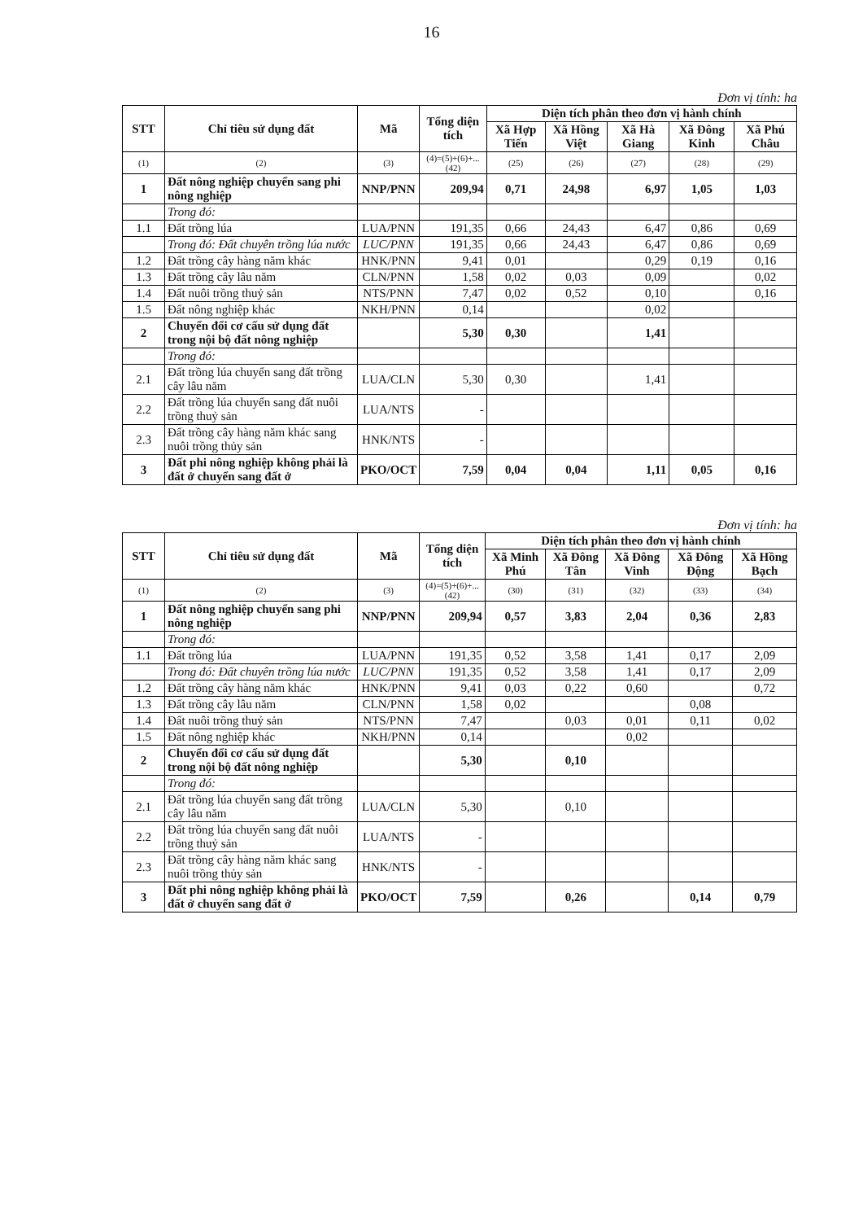16
Đơn vị tính: ha
| STT | Chỉ tiêu sử dụng đất | Mã | Tổng diện tích | Diện tích phân theo đơn vị hành chính | | | | |
| --- | --- | --- | --- | --- | --- | --- | --- | --- |
| | | | | Xã Hợp Tiến | Xã Hồng Việt | Xã Hà Giang | Xã Đông Kinh | Xã Phú Châu |
| (1) | (2) | (3) | (4)=(5)+(6)+...(42) | (25) | (26) | (27) | (28) | (29) |
| 1 | Đất nông nghiệp chuyển sang phi nông nghiệp | NNP/PNN | 209,94 | 0,71 | 24,98 | 6,97 | 1,05 | 1,03 |
| | Trong đó: | | | | | | | |
| 1.1 | Đất trồng lúa | LUA/PNN | 191,35 | 0,66 | 24,43 | 6,47 | 0,86 | 0,69 |
| | Trong đó: Đất chuyên trồng lúa nước | LUC/PNN | 191,35 | 0,66 | 24,43 | 6,47 | 0,86 | 0,69 |
| 1.2 | Đất trồng cây hàng năm khác | HNK/PNN | 9,41 | 0,01 | | 0,29 | 0,19 | 0,16 |
| 1.3 | Đất trồng cây lâu năm | CLN/PNN | 1,58 | 0,02 | 0,03 | 0,09 | | 0,02 |
| 1.4 | Đất nuôi trồng thuỷ sản | NTS/PNN | 7,47 | 0,02 | 0,52 | 0,10 | | 0,16 |
| 1.5 | Đất nông nghiệp khác | NKH/PNN | 0,14 | | | 0,02 | | |
| 2 | Chuyển đổi cơ cấu sử dụng đất trong nội bộ đất nông nghiệp | | 5,30 | 0,30 | | 1,41 | | |
| | Trong đó: | | | | | | | |
| 2.1 | Đất trồng lúa chuyển sang đất trồng cây lâu năm | LUA/CLN | 5,30 | 0,30 | | 1,41 | | |
| 2.2 | Đất trồng lúa chuyển sang đất nuôi trồng thuỷ sản | LUA/NTS | - | | | | | |
| 2.3 | Đất trồng cây hàng năm khác sang nuôi trồng thủy sản | HNK/NTS | - | | | | | |
| 3 | Đất phi nông nghiệp không phải là đất ở chuyển sang đất ở | PKO/OCT | 7,59 | 0,04 | 0,04 | 1,11 | 0,05 | 0,16 |
Đơn vị tính: ha
| STT | Chỉ tiêu sử dụng đất | Mã | Tổng diện tích | Diện tích phân theo đơn vị hành chính | | | | |
| --- | --- | --- | --- | --- | --- | --- | --- | --- |
| | | | | Xã Minh Phú | Xã Đông Tân | Xã Đông Vinh | Xã Đông Động | Xã Hồng Bạch |
| (1) | (2) | (3) | (4)=(5)+(6)+...(42) | (30) | (31) | (32) | (33) | (34) |
| 1 | Đất nông nghiệp chuyển sang phi nông nghiệp | NNP/PNN | 209,94 | 0,57 | 3,83 | 2,04 | 0,36 | 2,83 |
| | Trong đó: | | | | | | | |
| 1.1 | Đất trồng lúa | LUA/PNN | 191,35 | 0,52 | 3,58 | 1,41 | 0,17 | 2,09 |
| | Trong đó: Đất chuyên trồng lúa nước | LUC/PNN | 191,35 | 0,52 | 3,58 | 1,41 | 0,17 | 2,09 |
| 1.2 | Đất trồng cây hàng năm khác | HNK/PNN | 9,41 | 0,03 | 0,22 | 0,60 | | 0,72 |
| 1.3 | Đất trồng cây lâu năm | CLN/PNN | 1,58 | 0,02 | | | 0,08 | |
| 1.4 | Đất nuôi trồng thuỷ sản | NTS/PNN | 7,47 | | 0,03 | 0,01 | 0,11 | 0,02 |
| 1.5 | Đất nông nghiệp khác | NKH/PNN | 0,14 | | | 0,02 | | |
| 2 | Chuyển đổi cơ cấu sử dụng đất trong nội bộ đất nông nghiệp | | 5,30 | | 0,10 | | | |
| | Trong đó: | | | | | | | |
| 2.1 | Đất trồng lúa chuyển sang đất trồng cây lâu năm | LUA/CLN | 5,30 | | 0,10 | | | |
| 2.2 | Đất trồng lúa chuyển sang đất nuôi trồng thuỷ sản | LUA/NTS | - | | | | | |
| 2.3 | Đất trồng cây hàng năm khác sang nuôi trồng thủy sản | HNK/NTS | - | | | | | |
| 3 | Đất phi nông nghiệp không phải là đất ở chuyển sang đất ở | PKO/OCT | 7,59 | | 0,26 | | 0,14 | 0,79 |